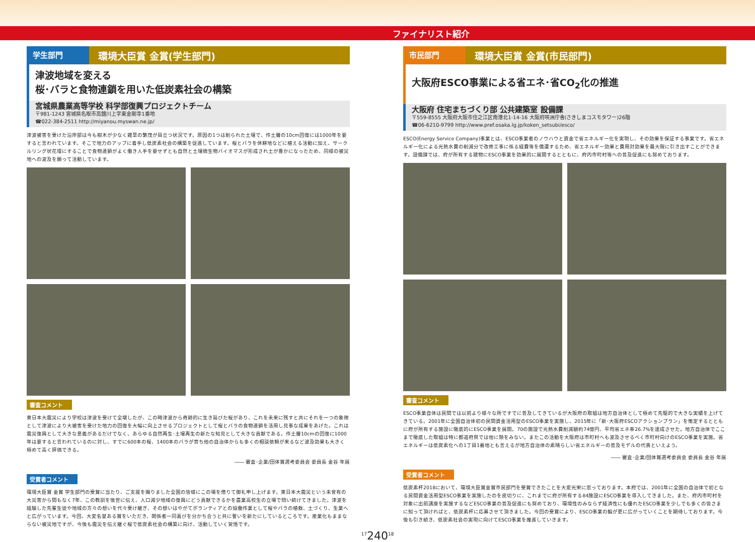ファイナリスト紹介
学生部門
環境大臣賞 金賞(学生部門)
津波地域を変える
桜･バラと食物連鎖を用いた低炭素社会の構築
宮城県農業高等学校 科学部復興プロジェクトチーム
〒981-1243 宮城県名取市高舘川上字東金剛寺1番地
☎022-384-2511 http://miyanou.myswan.ne.jp/
津波被害を受けた沿岸部は今も樹木が少なく雑草の繁茂が目立つ状況です。原因の1つは削られた土壌で、作土層の10cm回復には1000年を要すると言われています。そこで地力のアップに着手し低炭素社会の構築を促進しています。桜とバラを休耕地などに植える活動に加え、サークルリング状花壇にすることで食物連鎖がよく働き人手を要せずとも自然と土壌微生物バイオマスが形成され土が豊かになったため、同様の被災地への波及を願って活動しています。
審査コメント
東日本大震災により学校は津波を受けて全壊したが、この時津波から奇跡的に生き延びた桜があり、これを未来に残すと共にそれを一つの象徴として津波により大被害を受けた地力の回復を大幅に向上させるプロジェクトとして桜とバラの食物連鎖を活用し見事な成果をあげた。これは震災復興として大きな意義があるだけでなく、あらゆる自然再生･土壌再生の新たな知見として大きな貢献である。作土層10cmの回復に1000年は要すると言われているのに対し、すでに600本の桜、1400本のバラが育ち他の自治体からも多くの相談依頼が来るなど波及効果も大きく極めて高く評価できる。
―― 審査･企業/団体賞選考委員会 委員長 金谷 年展
受賞者コメント
環境大臣賞 金賞 学生部門の受賞に当たり、ご支援を賜りました全国の皆様にこの場を借りて御礼申し上げます。東日本大震災という未曾有の大災害から間もなく7年、この教訓を後世に伝え、人口減少地域の復興にどう貢献できるかを農業高校生の立場で問い続けてきました。津波を経験した先輩生徒や地域の方々の想いを代々受け継ぎ、その想いはやがてボランティアとの協働作業として桜やバラの植栽、土づくり、生業へと広がっています。今回、大変名誉ある賞をいただき、関係者一同喜びを分かち合うと共に誓いを新たにしているところです。産業化もままならない被災地ですが、今後も震災を伝え継ぐ桜で低炭素社会の構築に向け、活動していく覚悟です。
市民部門
環境大臣賞 金賞(市民部門)
大阪府ESCO事業による省エネ･省CO<sub>2</sub>化の推進
大阪府 住宅まちづくり部 公共建築室 設備課
〒559-8555 大阪府大阪市住之江区南港北1-14-16 大阪府咲洲庁舎(さきしまコスモタワー)26階
☎06-6210-9799 http://www.pref.osaka.lg.jp/koken_setsubi/esco/
ESCO(Energy Service Company)事業とは、ESCO事業者のノウハウと資金で省エネルギー化を実現し、その効果を保証する事業です。省エネルギー化による光熱水費の削減分で改修工事に係る経費等を償還するため、省エネルギー効果と費用対効果を最大限に引き出すことができます。設備課では、府が所有する建物にESCO事業を効果的に展開するとともに、府内市町村等への普及促進にも努めております。
審査コメント
ESCO事業自体は民間では以前より様々な所ですでに普及してきているが大阪府の取組は地方自治体として極めて先駆的で大きな実績を上げてきている。2001年に全国自治体初の民間資金活用型のESCO事業を実施し、2015年に「新･大阪府ESCOアクションプラン」を策定するとともに府が所有する施設に徹底的にESCO事業を展開。70の施設で光熱水費削減額約74億円、平均省エネ率26.7%を達成させた。地方自治体でここまで徹底した取組は特に都道府県では他に類をみない。またこの活動を大阪府は市町村へも波及させるべく市町村向けのESCO事業を実施。省エネルギーは低炭素化への1丁目1番地とも言えるが地方自治体の素晴らしい省エネルギーの普及モデルの代表といえよう。
―― 審査･企業/団体賞選考委員会 委員長 金谷 年展
受賞者コメント
低炭素杯2018において、環境大臣賞金賞市民部門を受賞できたことを大変光栄に思っております。本府では、2001年に全国の自治体で初となる民間資金活用型ESCO事業を実施したのを皮切りに、これまでに府が所有する84施設にESCO事業を導入してきました。また、府内市町村を対象に出前講座を実施するなどESCO事業の普及促進にも努めており、環境性のみならず経済性にも優れたESCO事業を少しでも多くの皆さまに知って頂ければと、低炭素杯に応募させて頂きました。今回の受賞により、ESCO事業の輪が更に広がっていくことを期待しております。今後も引き続き、低炭素社会の実現に向けてESCO事業を推進していきます。
<sup>17</sup> 240<sup>18</sup>